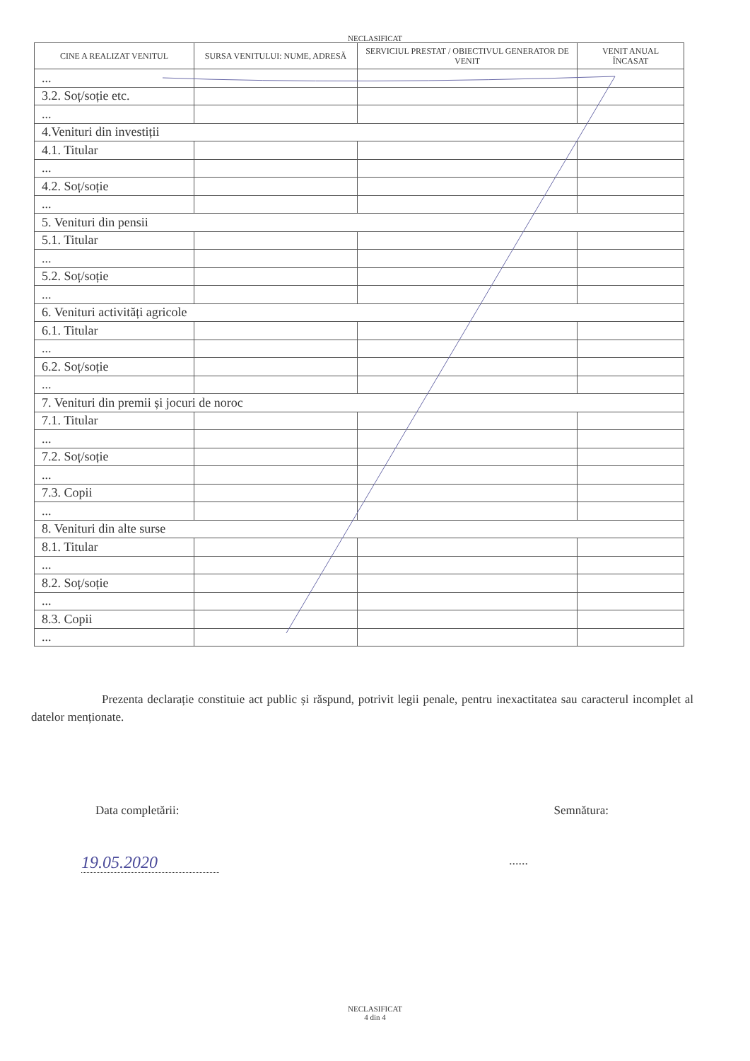NECLASIFICAT
| CINE A REALIZAT VENITUL | SURSA VENITULUI: NUME, ADRESĂ | SERVICIUL PRESTAT / OBIECTIVUL GENERATOR DE VENIT | VENIT ANUAL ÎNCASAT |
| --- | --- | --- | --- |
| ... | | | |
| 3.2. Soț/soție etc. | | | |
| ... | | | |
| 4.Venituri din investiții | | | |
| 4.1. Titular | | | |
| ... | | | |
| 4.2. Soț/soție | | | |
| ... | | | |
| 5. Venituri din pensii | | | |
| 5.1. Titular | | | |
| ... | | | |
| 5.2. Soț/soție | | | |
| ... | | | |
| 6. Venituri activități agricole | | | |
| 6.1. Titular | | | |
| ... | | | |
| 6.2. Soț/soție | | | |
| ... | | | |
| 7. Venituri din premii și jocuri de noroc | | | |
| 7.1. Titular | | | |
| ... | | | |
| 7.2. Soț/soție | | | |
| ... | | | |
| 7.3. Copii | | | |
| ... | | | |
| 8. Venituri din alte surse | | | |
| 8.1. Titular | | | |
| ... | | | |
| 8.2. Soț/soție | | | |
| ... | | | |
| 8.3. Copii | | | |
| ... | | | |
Prezenta declarație constituie act public și răspund, potrivit legii penale, pentru inexactitatea sau caracterul incomplet al datelor menționate.
Data completării: Semnătura:
19.05.2020......
NECLASIFICAT
4 din 4